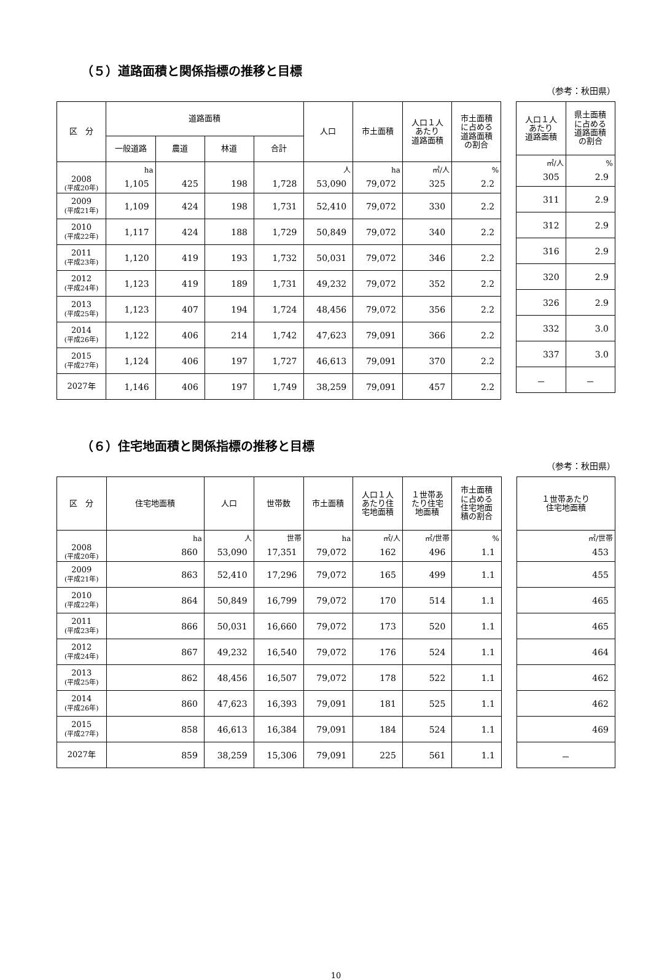（５）道路面積と関係指標の推移と目標
（参考：秋田県）
| 区 分 | 道路面積 | | | | 人口 | 市土面積 | 人口１人 あたり 道路面積 | 市土面積 に占める 道路面積 の割合 |
| --- | --- | --- | --- | --- | --- | --- | --- | --- |
| | 一般道路 | 農道 | 林道 | 合計 | | | | |
| | ha | | | | 人 | ha | ㎡/人 | % |
| 2008 (平成20年) | 1,105 | 425 | 198 | 1,728 | 53,090 | 79,072 | 325 | 2.2 |
| 2009 (平成21年) | 1,109 | 424 | 198 | 1,731 | 52,410 | 79,072 | 330 | 2.2 |
| 2010 (平成22年) | 1,117 | 424 | 188 | 1,729 | 50,849 | 79,072 | 340 | 2.2 |
| 2011 (平成23年) | 1,120 | 419 | 193 | 1,732 | 50,031 | 79,072 | 346 | 2.2 |
| 2012 (平成24年) | 1,123 | 419 | 189 | 1,731 | 49,232 | 79,072 | 352 | 2.2 |
| 2013 (平成25年) | 1,123 | 407 | 194 | 1,724 | 48,456 | 79,072 | 356 | 2.2 |
| 2014 (平成26年) | 1,122 | 406 | 214 | 1,742 | 47,623 | 79,091 | 366 | 2.2 |
| 2015 (平成27年) | 1,124 | 406 | 197 | 1,727 | 46,613 | 79,091 | 370 | 2.2 |
| 2027年 | 1,146 | 406 | 197 | 1,749 | 38,259 | 79,091 | 457 | 2.2 |
| 人口１人 あたり 道路面積 | 県土面積 に占める 道路面積 の割合 |
| --- | --- |
| ㎡/人 | % |
| 305 | 2.9 |
| 311 | 2.9 |
| 312 | 2.9 |
| 316 | 2.9 |
| 320 | 2.9 |
| 326 | 2.9 |
| 332 | 3.0 |
| 337 | 3.0 |
| － | － |
（６）住宅地面積と関係指標の推移と目標
（参考：秋田県）
| 区 分 | 住宅地面積 | 人口 | 世帯数 | 市土面積 | 人口１人 あたり住 宅地面積 | １世帯あ たり住宅 地面積 | 市土面積 に占める 住宅地面 積の割合 |
| --- | --- | --- | --- | --- | --- | --- | --- |
| | ha | 人 | 世帯 | ha | ㎡/人 | ㎡/世帯 | % |
| 2008 (平成20年) | 860 | 53,090 | 17,351 | 79,072 | 162 | 496 | 1.1 |
| 2009 (平成21年) | 863 | 52,410 | 17,296 | 79,072 | 165 | 499 | 1.1 |
| 2010 (平成22年) | 864 | 50,849 | 16,799 | 79,072 | 170 | 514 | 1.1 |
| 2011 (平成23年) | 866 | 50,031 | 16,660 | 79,072 | 173 | 520 | 1.1 |
| 2012 (平成24年) | 867 | 49,232 | 16,540 | 79,072 | 176 | 524 | 1.1 |
| 2013 (平成25年) | 862 | 48,456 | 16,507 | 79,072 | 178 | 522 | 1.1 |
| 2014 (平成26年) | 860 | 47,623 | 16,393 | 79,091 | 181 | 525 | 1.1 |
| 2015 (平成27年) | 858 | 46,613 | 16,384 | 79,091 | 184 | 524 | 1.1 |
| 2027年 | 859 | 38,259 | 15,306 | 79,091 | 225 | 561 | 1.1 |
| １世帯あたり 住宅地面積 |
| --- |
| ㎡/世帯 |
| 453 |
| 455 |
| 465 |
| 465 |
| 464 |
| 462 |
| 462 |
| 469 |
| － |
10